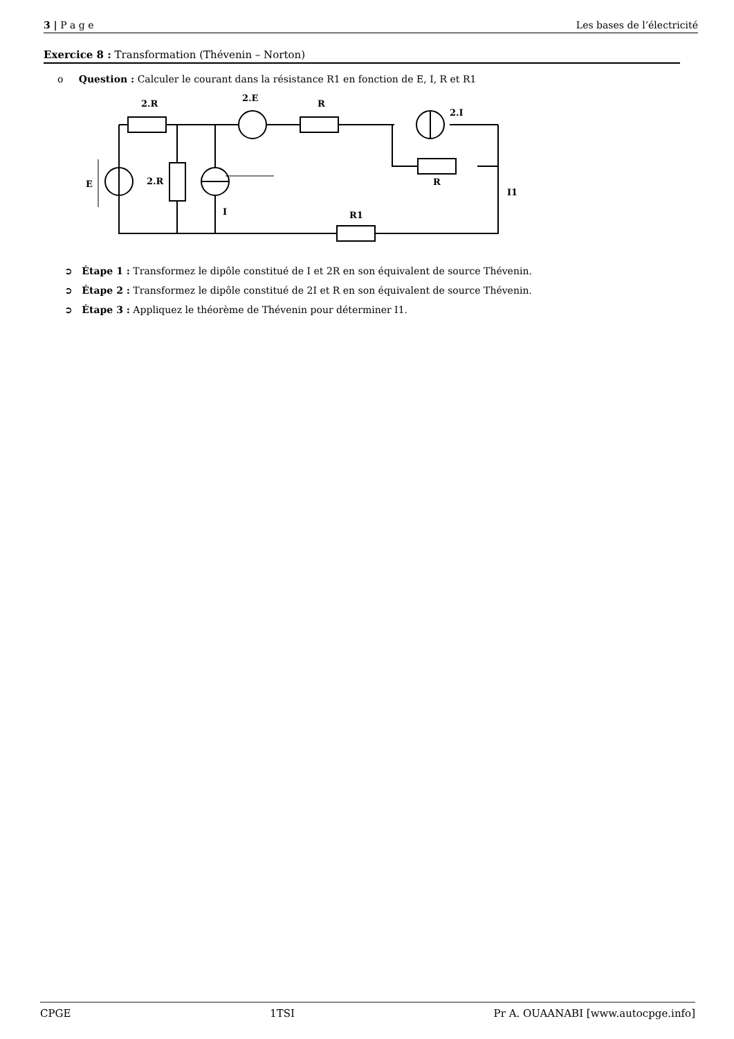3 | P a g e Les bases de l’électricité
Exercice 8 : Transformation (Thévenin – Norton)
o Question : Calculer le courant dans la résistance R1 en fonction de E, I, R et R1
2.R
2.E
R
2.I
E
2.R
R
I1
I
R1
➲ Étape 1 : Transformez le dipôle constitué de I et 2R en son équivalent de source Thévenin.
➲ Étape 2 : Transformez le dipôle constitué de 2I et R en son équivalent de source Thévenin.
➲ Étape 3 : Appliquez le théorème de Thévenin pour déterminer I1.
CPGE 1TSI Pr A. OUAANABI [www.autocpge.info]